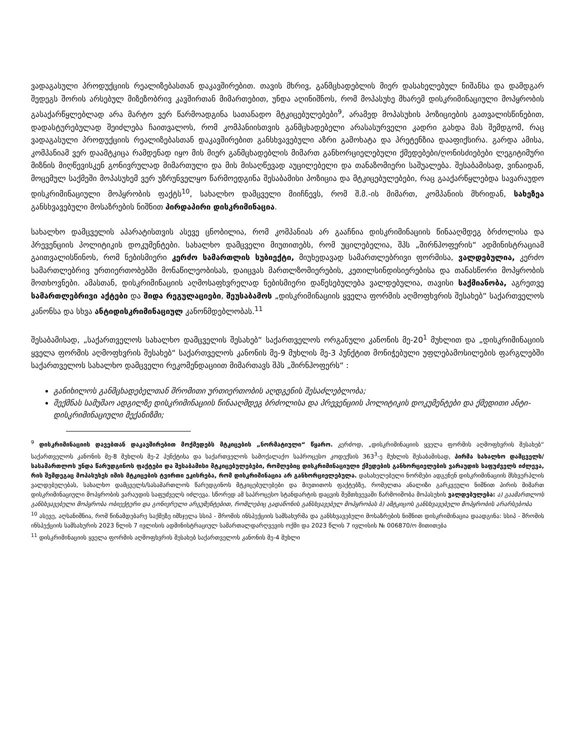ვადაგასული პროდუქციის რეალიზებასთან დაკავშირებით. თავის მხრივ, განმცხადებლის მიერ დასახელებულ ნიშანსა და დამდგარ შედეგს შორის არსებულ მიზეზობრივ კავშირთან მიმართებით, უნდა აღინიშნოს, რომ მოპასუხე მხარემ დისკრიმინაციული მოპყრობის გასაქარწყლებლად არა მარტო ვერ წარმოადგინა სათანადო მტკიცებულებები<sup>9</sup>, არამედ მოპასუხის პოზიციების გათვალისწინებით, დადასტურებულად შეიძლება ჩაითვალოს, რომ კომპანიისთვის განმცხადებელი არასასურველი კადრი გახდა მას შემდგომ, რაც ვადაგასული პროდუქციის რეალიზებასთან დაკავშირებით განსხვავებული აზრი გამოხატა და პრეტენზია დააფიქსირა. გარდა ამისა, კომპანიამ ვერ დაამტკიცა რამდენად იყო მის მიერ განმცხადებლის მიმართ განხორციელებული ქმედებები/ღონისძიებები ლეგიტიმური მიზნის მიღწევისკენ გონივრულად მიმართული და მის მისაღწევად აუცილებელი და თანაზომიერი საშუალება. შესაბამისად, ვინაიდან, მოცემულ საქმეში მოპასუხემ ვერ უზრუნველყო წარმოედგინა შესაბამისი პოზიცია და მტკიცებულებები, რაც გააქარწყლებდა სავარაუდო დისკრიმინაციული მოპყრობის ფაქტს<sup>10</sup>, სახალხო დამცველი მიიჩნევს, რომ შ.მ.-ის მიმართ, კომპანიის მხრიდან, სახეზეა განსხვავებული მოსაზრების ნიშნით პირდაპირი დისკრიმინაცია.
სახალხო დამცველის აპარატისთვის ასევე ცნობილია, რომ კომპანიას არ გააჩნია დისკრიმინაციის წინააღმდეგ ბრძოლისა და პრევენციის პოლიტიკის დოკუმენტები. სახალხო დამცველი მიუთითებს, რომ უცილებელია, შპს „შირნჰოფერის“ ადმინისტრაციამ გაითვალისწინოს, რომ ნებისმიერი კერძო სამართლის სუბიექტი, მიუხედავად სამართლებრივი ფორმისა, ვალდებულია, კერძო სამართლებრივ ურთიერთობებში მონაწილეობისას, დაიცვას მართლზომიერების, კეთილსინდისიერებისა და თანასწორი მოპყრობის მოთხოვნები. ამასთან, დისკრიმინაციის აღმოსაფხვრელად ნებისმიერი დაწესებულება ვალდებულია, თავისი საქმიანობა, აგრეთვე სამართლებრივი აქტები და შიდა რეგულაციები, შეუსაბამოს „დისკრიმინაციის ყველა ფორმის აღმოფხვრის შესახებ“ საქართველოს კანონსა და სხვა ანტიდისკრიმინაციულ კანონმდებლობას.<sup>11</sup>
შესაბამისად, „საქართველოს სახალხო დამცველის შესახებ“ საქართველოს ორგანული კანონის მე-20<sup>1</sup> მუხლით და „დისკრიმინაციის ყველა ფორმის აღმოფხვრის შესახებ“ საქართველოს კანონის მე-9 მუხლის მე-3 პუნქტით მონიჭებული უფლებამოსილების ფარგლებში საქართველოს სახალხო დამცველი რეკომენდაციით მიმართავს შპს „შირნჰოფერს“ :
განიხილოს განმცხადებელთან შრომითი ურთიერთობის აღდგენის შესაძლებლობა;
შექმნას სამუშაო ადგილზე დისკრიმინაციის წინააღმდეგ ბრძოლისა და პრევენციის პოლიტიკის დოკუმენტები და ქმედითი ანტი-დისკრიმინაციული მექანიზმი;
<sup>9</sup> დისკრიმინაციის დავებთან დაკავშირებით მოქმედებს მტკიცების „ნორმატიული“ წყარო. კერძოდ, „დისკრიმინაციის ყველა ფორმის აღმოფხვრის შესახებ“ საქართველოს კანონის მე-8 მუხლის მე-2 პუნქტისა და საქართველოს სამოქალაქო საპროცესო კოდექსის 363<sup>3</sup>-ე მუხლის შესაბამისად, პირმა სახალხო დამცველს/სასამართლოს უნდა წარუდგინოს ფაქტები და შესაბამისი მტკიცებულებები, რომლებიც დისკრიმინაციული ქმედების განხორციელების ვარაუდის საფუძველს იძლევა, რის შემდეგაც მოპასუხეს იმის მტკიცების ტვირთი ეკისრება, რომ დისკრიმინაცია არ განხორციელებულა. დასახელებული ნორმები ადგენენ დისკრიმინაციის მსხვერპლის ვალდებულებას, სახალხო დამცველს/სასამართლოს წარუდგინოს მტკიცებულებები და მიუთითოს ფაქტებზე, რომელთა ანალიზი გარკვეული ნიშნით პირის მიმართ დისკრიმინაციული მოპყრობის ვარაუდის საფუძველს იძლევა. სწორედ ამ საპროცესო სტანდარტის დაცვის შემთხვევაში წარმოიშობა მოპასუხის ვალდებულება: ა) გაამართლოს განსხვავებული მოპყრობა ობიექტური და გონივრული არგუმენტებით, რომლებიც გადაწონის განსხვავებულ მოპყრობას ბ) ამტკიცოს განსხვავებული მოპყრობის არარსებობა
<sup>10</sup> ასევე, აღსანიშნია, რომ წინამდებარე საქმეზე იმსჯელა სსიპ - შრომის ინსპექციის სამსახურმა და განსხვავებული მოსაზრების ნიშნით დისკრიმინაცია დაადგინა: სსიპ - შრომის ინსპექციის სამსახურის 2023 წლის 7 ივლისის ადმინისტრაციულ სამართალდარღვევის ოქმი და 2023 წლის 7 ივლისის № 006870/ო მითითება
<sup>11</sup> დისკრიმინაციის ყველა ფორმის აღმოფხვრის შესახებ საქართველოს კანონის მე-4 მუხლი